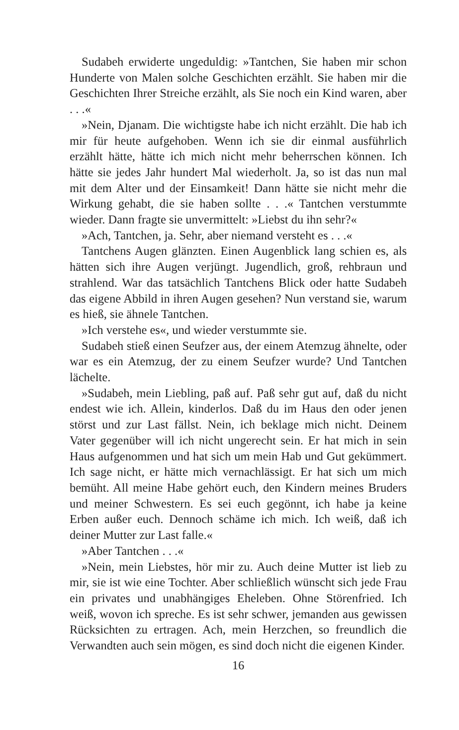Sudabeh erwiderte ungeduldig: »Tantchen, Sie haben mir schon Hunderte von Malen solche Geschichten erzählt. Sie haben mir die Geschichten Ihrer Streiche erzählt, als Sie noch ein Kind waren, aber . . .«
»Nein, Djanam. Die wichtigste habe ich nicht erzählt. Die hab ich mir für heute aufgehoben. Wenn ich sie dir einmal ausführlich erzählt hätte, hätte ich mich nicht mehr beherrschen können. Ich hätte sie jedes Jahr hundert Mal wiederholt. Ja, so ist das nun mal mit dem Alter und der Einsamkeit! Dann hätte sie nicht mehr die Wirkung gehabt, die sie haben sollte . . .« Tantchen verstummte wieder. Dann fragte sie unvermittelt: »Liebst du ihn sehr?«
»Ach, Tantchen, ja. Sehr, aber niemand versteht es . . .«
Tantchens Augen glänzten. Einen Augenblick lang schien es, als hätten sich ihre Augen verjüngt. Jugendlich, groß, rehbraun und strahlend. War das tatsächlich Tantchens Blick oder hatte Sudabeh das eigene Abbild in ihren Augen gesehen? Nun verstand sie, warum es hieß, sie ähnele Tantchen.
»Ich verstehe es«, und wieder verstummte sie.
Sudabeh stieß einen Seufzer aus, der einem Atemzug ähnelte, oder war es ein Atemzug, der zu einem Seufzer wurde? Und Tantchen lächelte.
»Sudabeh, mein Liebling, paß auf. Paß sehr gut auf, daß du nicht endest wie ich. Allein, kinderlos. Daß du im Haus den oder jenen störst und zur Last fällst. Nein, ich beklage mich nicht. Deinem Vater gegenüber will ich nicht ungerecht sein. Er hat mich in sein Haus aufgenommen und hat sich um mein Hab und Gut gekümmert. Ich sage nicht, er hätte mich vernachlässigt. Er hat sich um mich bemüht. All meine Habe gehört euch, den Kindern meines Bruders und meiner Schwestern. Es sei euch gegönnt, ich habe ja keine Erben außer euch. Dennoch schäme ich mich. Ich weiß, daß ich deiner Mutter zur Last falle.«
»Aber Tantchen . . .«
»Nein, mein Liebstes, hör mir zu. Auch deine Mutter ist lieb zu mir, sie ist wie eine Tochter. Aber schließlich wünscht sich jede Frau ein privates und unabhängiges Eheleben. Ohne Störenfried. Ich weiß, wovon ich spreche. Es ist sehr schwer, jemanden aus gewissen Rücksichten zu ertragen. Ach, mein Herzchen, so freundlich die Verwandten auch sein mögen, es sind doch nicht die eigenen Kinder.
16